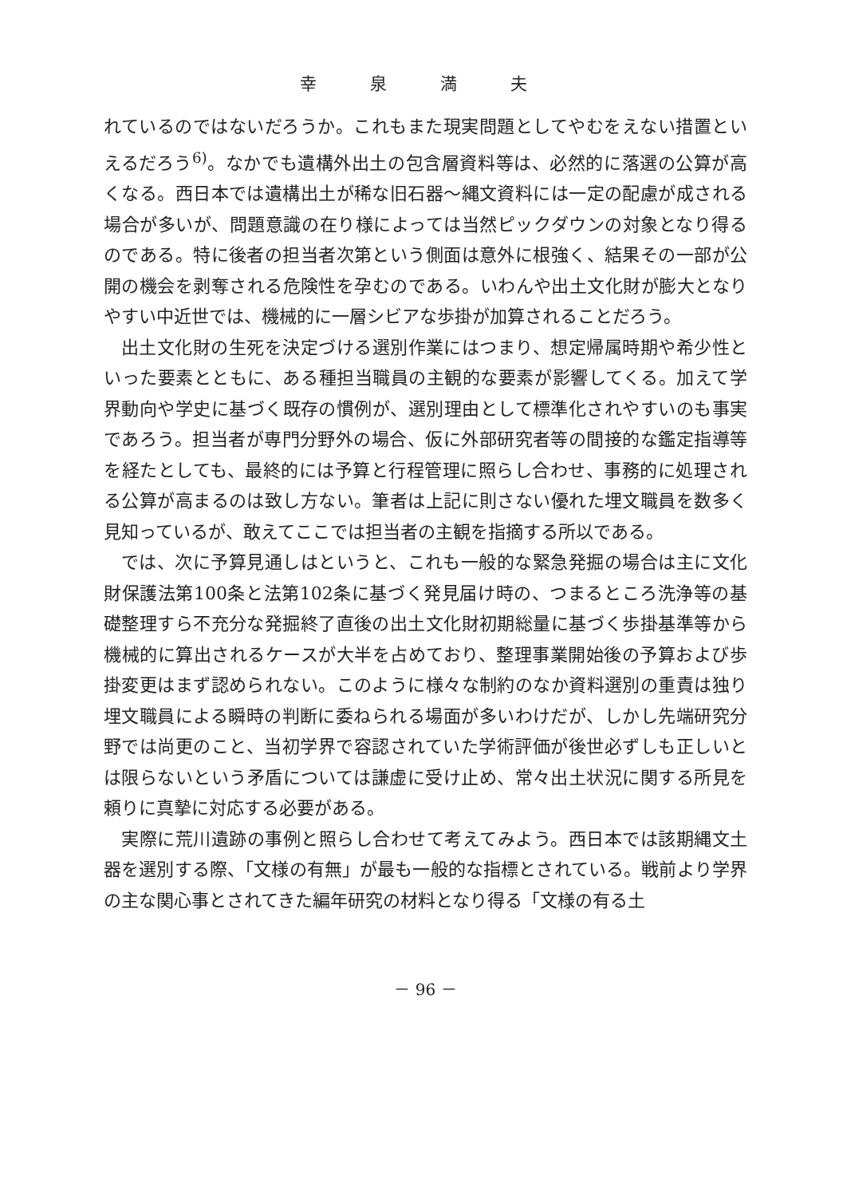幸 泉 満 夫
れているのではないだろうか。これもまた現実問題としてやむをえない措置といえるだろう<sup>6)</sup>。なかでも遺構外出土の包含層資料等は、必然的に落選の公算が高くなる。西日本では遺構出土が稀な旧石器～縄文資料には一定の配慮が成される場合が多いが、問題意識の在り様によっては当然ピックダウンの対象となり得るのである。特に後者の担当者次第という側面は意外に根強く、結果その一部が公開の機会を剥奪される危険性を孕むのである。いわんや出土文化財が膨大となりやすい中近世では、機械的に一層シビアな歩掛が加算されることだろう。
出土文化財の生死を決定づける選別作業にはつまり、想定帰属時期や希少性といった要素とともに、ある種担当職員の主観的な要素が影響してくる。加えて学界動向や学史に基づく既存の慣例が、選別理由として標準化されやすいのも事実であろう。担当者が専門分野外の場合、仮に外部研究者等の間接的な鑑定指導等を経たとしても、最終的には予算と行程管理に照らし合わせ、事務的に処理される公算が高まるのは致し方ない。筆者は上記に則さない優れた埋文職員を数多く見知っているが、敢えてここでは担当者の主観を指摘する所以である。
では、次に予算見通しはというと、これも一般的な緊急発掘の場合は主に文化財保護法第100条と法第102条に基づく発見届け時の、つまるところ洗浄等の基礎整理すら不充分な発掘終了直後の出土文化財初期総量に基づく歩掛基準等から機械的に算出されるケースが大半を占めており、整理事業開始後の予算および歩掛変更はまず認められない。このように様々な制約のなか資料選別の重責は独り埋文職員による瞬時の判断に委ねられる場面が多いわけだが、しかし先端研究分野では尚更のこと、当初学界で容認されていた学術評価が後世必ずしも正しいとは限らないという矛盾については謙虚に受け止め、常々出土状況に関する所見を頼りに真摯に対応する必要がある。
実際に荒川遺跡の事例と照らし合わせて考えてみよう。西日本では該期縄文土器を選別する際、「文様の有無」が最も一般的な指標とされている。戦前より学界の主な関心事とされてきた編年研究の材料となり得る「文様の有る土
－ 96 －